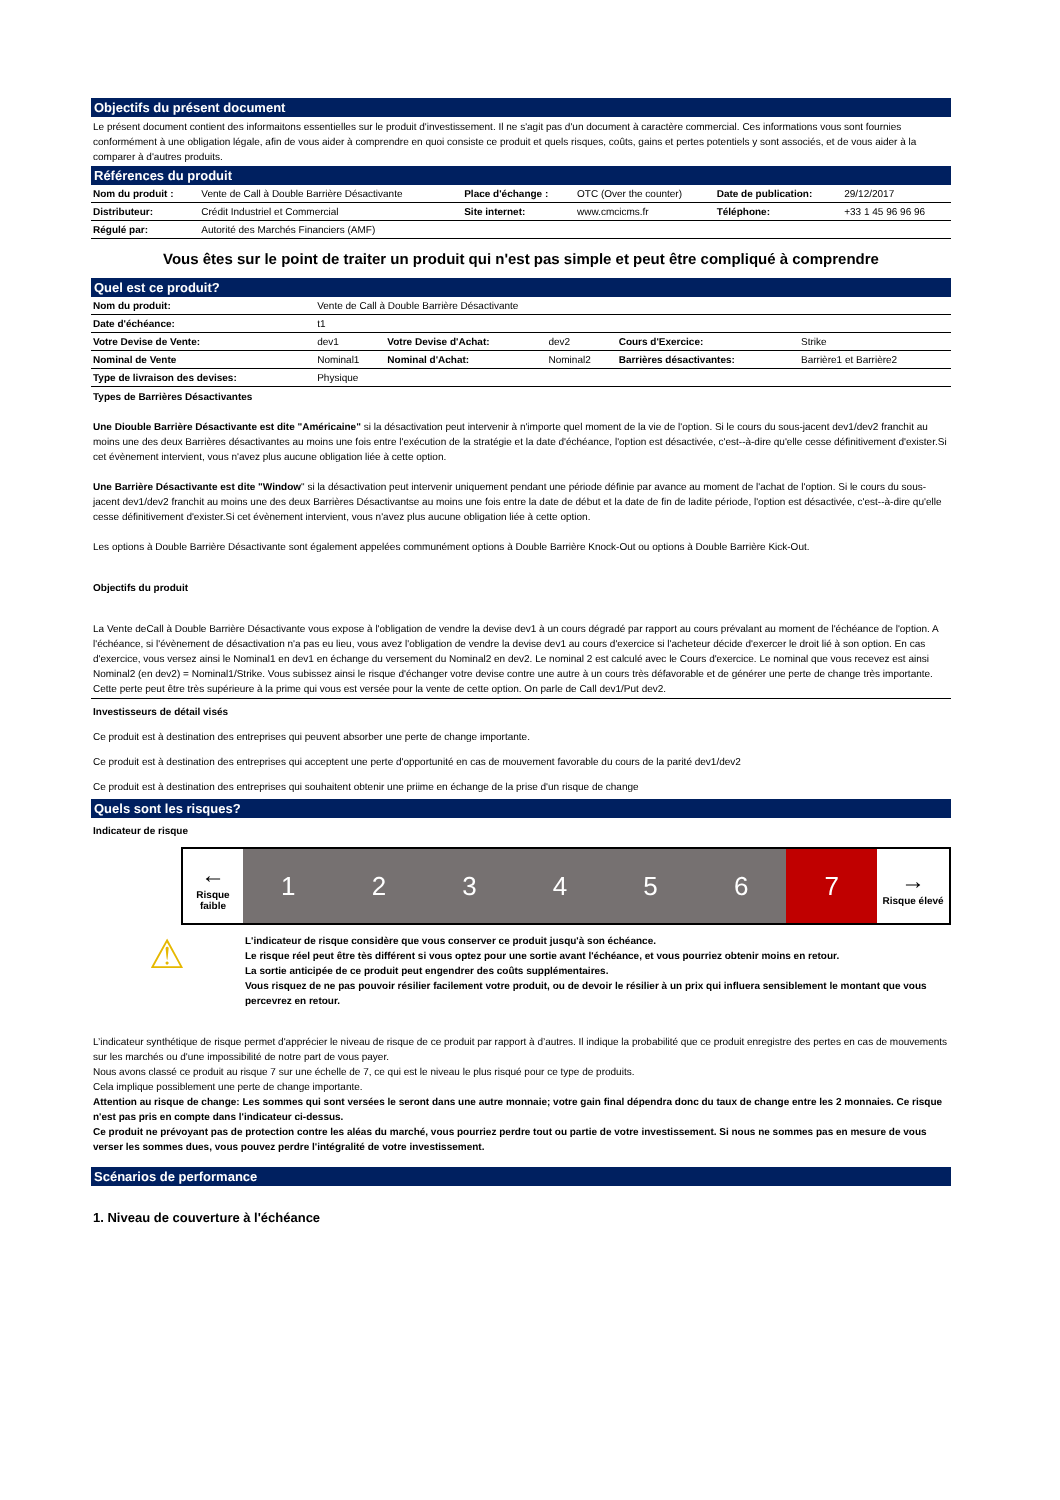Objectifs du présent document
Le présent document contient des informaitons essentielles sur le produit d'investissement. Il ne s'agit pas d'un document à caractère commercial. Ces informations vous sont fournies conformément à une obligation légale, afin de vous aider à comprendre en quoi consiste ce produit et quels risques, coûts, gains et pertes potentiels y sont associés, et de vous aider à la comparer à d'autres produits.
Références du produit
| Nom du produit : | Vente de Call à Double Barrière Désactivante | Place d'échange : | OTC (Over the counter) | Date de publication: | 29/12/2017 |
| Distributeur: | Crédit Industriel et Commercial | Site internet: | www.cmcicms.fr | Téléphone: | +33 1 45 96 96 96 |
| Régulé par: | Autorité des Marchés Financiers (AMF) | | | | |
Vous êtes sur le point de traiter un produit qui n'est pas simple et peut être compliqué à comprendre
Quel est ce produit?
| Nom du produit: | Vente de Call à Double Barrière Désactivante | | | | |
| Date d'échéance: | t1 | | | | |
| Votre Devise de Vente: | dev1 | Votre Devise d'Achat: | dev2 | Cours d'Exercice: | Strike |
| Nominal de Vente | Nominal1 | Nominal d'Achat: | Nominal2 | Barrières désactivantes: | Barrière1 et Barrière2 |
| Type de livraison des devises: | Physique | | | | |
Types de Barrières Désactivantes
Une Diouble Barrière Désactivante est dite "Américaine" si la désactivation peut intervenir à n'importe quel moment de la vie de l'option. Si le cours du sous-jacent dev1/dev2 franchit au moins une des deux Barrières désactivantes au moins une fois entre l'exécution de la stratégie et la date d'échéance, l'option est désactivée, c'est--à-dire qu'elle cesse définitivement d'exister.Si cet évènement intervient, vous n'avez plus aucune obligation liée à cette option.
Une Barrière Désactivante est dite "Window" si la désactivation peut intervenir uniquement pendant une période définie par avance au moment de l'achat de l'option. Si le cours du sous-jacent dev1/dev2 franchit au moins une des deux Barrières Désactivantse au moins une fois entre la date de début et la date de fin de ladite période, l'option est désactivée, c'est--à-dire qu'elle cesse définitivement d'exister.Si cet évènement intervient, vous n'avez plus aucune obligation liée à cette option.
Les options à Double Barrière Désactivante sont également appelées communément options à Double Barrière Knock-Out ou options à Double Barrière Kick-Out.
Objectifs du produit
La Vente deCall à Double Barrière Désactivante vous expose à l'obligation de vendre la devise dev1 à un cours dégradé par rapport au cours prévalant au moment de l'échéance de l'option. A l'échéance, si l'évènement de désactivation n'a pas eu lieu, vous avez l'obligation de vendre la devise dev1 au cours d'exercice si l'acheteur décide d'exercer le droit lié à son option. En cas d'exercice, vous versez ainsi le Nominal1 en dev1 en échange du versement du Nominal2 en dev2. Le nominal 2 est calculé avec le Cours d'exercice. Le nominal que vous recevez est ainsi Nominal2 (en dev2) = Nominal1/Strike. Vous subissez ainsi le risque d'échanger votre devise contre une autre à un cours très défavorable et de générer une perte de change très importante. Cette perte peut être très supérieure à la prime qui vous est versée pour la vente de cette option. On parle de Call dev1/Put dev2.
Investisseurs de détail visés
Ce produit est à destination des entreprises qui peuvent absorber une perte de change importante.
Ce produit est à destination des entreprises qui acceptent une perte d'opportunité en cas de mouvement favorable du cours de la parité dev1/dev2
Ce produit est à destination des entreprises qui souhaitent obtenir une priime en échange de la prise d'un risque de change
Quels sont les risques?
Indicateur de risque
←
Risque faible
1 2 3 4 5 6 7 →
Risque élevé
⚠
L'indicateur de risque considère que vous conserver ce produit jusqu'à son échéance.
Le risque réel peut être tès différent si vous optez pour une sortie avant l'échéance, et vous pourriez obtenir moins en retour.
La sortie anticipée de ce produit peut engendrer des coûts supplémentaires.
Vous risquez de ne pas pouvoir résilier facilement votre produit, ou de devoir le résilier à un prix qui influera sensiblement le montant que vous percevrez en retour.
L’indicateur synthétique de risque permet d'apprécier le niveau de risque de ce produit par rapport à d’autres. Il indique la probabilité que ce produit enregistre des pertes en cas de mouvements sur les marchés ou d'une impossibilité de notre part de vous payer.
Nous avons classé ce produit au risque 7 sur une échelle de 7, ce qui est le niveau le plus risqué pour ce type de produits.
Cela implique possiblement une perte de change importante.
Attention au risque de change: Les sommes qui sont versées le seront dans une autre monnaie; votre gain final dépendra donc du taux de change entre les 2 monnaies. Ce risque n'est pas pris en compte dans l'indicateur ci-dessus.
Ce produit ne prévoyant pas de protection contre les aléas du marché, vous pourriez perdre tout ou partie de votre investissement. Si nous ne sommes pas en mesure de vous verser les sommes dues, vous pouvez perdre l'intégralité de votre investissement.
Scénarios de performance
1. Niveau de couverture à l'échéance